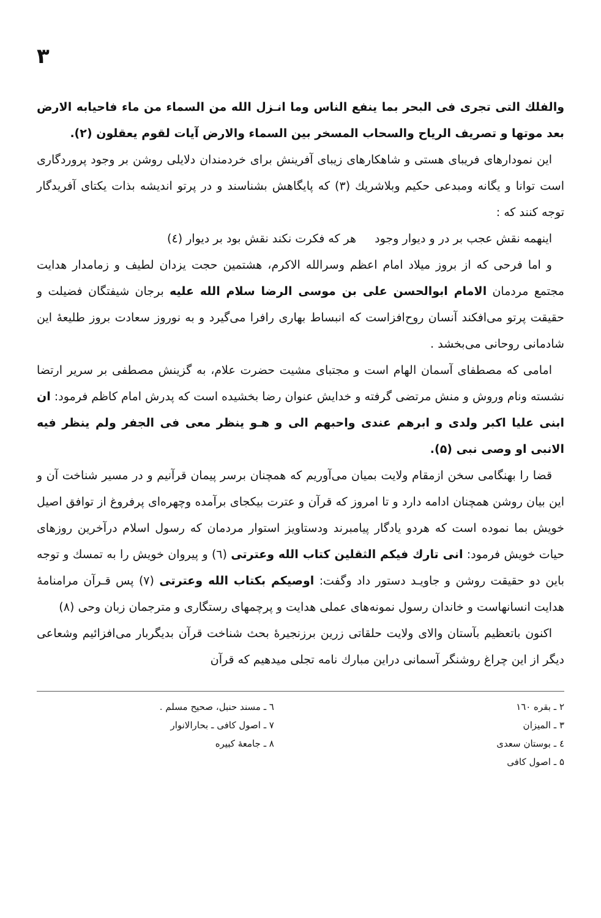۳
والفلك التی تجری فی البحر بما ینفع الناس وما انـزل الله من السماء من ماء فاحیابه الارض بعد موتها و تصریف الریاح والسحاب المسخر بین السماء والارض آیات لقوم یعقلون (۲).
این نمودارهای فریبای هستی و شاهکارهای زیبای آفرینش برای خردمندان دلایلی روشن بر وجود پروردگاری است توانا و یگانه ومبدعی حکیم وبلاشریك (۳) که پایگاهش بشناسند و در پرتو اندیشه بذات یکتای آفریدگار توجه کنند که :
اینهمه نقش عجب بر در و دیوار وجود هر که فکرت نکند نقش بود بر دیوار (٤)
و اما فرحی که از بروز میلاد امام اعظم وسرالله الاکرم، هشتمین حجت یزدان لطیف و زمامدار هدایت مجتمع مردمان الامام ابوالحسن علی بن موسی الرضا سلام الله علیه برجان شیفتگان فضیلت و حقیقت پرتو می‌افکند آنسان روح‌افزاست که انبساط بهاری رافرا می‌گیرد و به نوروز سعادت بروز طلیعهٔ این شادمانی روحانی می‌بخشد .
امامی که مصطفای آسمان الهام است و مجتبای مشیت حضرت علام، به گزینش مصطفی بر سریر ارتضا نشسته ونام وروش و منش مرتضی گرفته و خدایش عنوان رضا بخشیده است که پدرش امام کاظم فرمود: ان ابنی علیا اکبر ولدی و ابرهم عندی واحبهم الی و هـو ینظر معی فی الجفر ولم ینظر فیه الانبی او وصی نبی (۵).
قضا را بهنگامی سخن ازمقام ولایت بمیان می‌آوریم که همچنان برسر پیمان قرآنیم و در مسیر شناخت آن و این بیان روشن همچنان ادامه دارد و تا امروز که قرآن و عترت بیکجای برآمده وچهره‌ای پرفروغ از توافق اصیل خویش بما نموده است که هردو یادگار پیامبرند ودستاویز استوار مردمان که رسول اسلام درآخرین روزهای حیات خویش فرمود: انی تارك فیکم الثقلین کتاب الله وعترتی (٦) و پیروان خویش را به تمسك و توجه باین دو حقیقت روشن و جاویـد دستور داد وگفت: اوصیکم بکتاب الله وعترتی (۷) پس قـرآن مرامنامهٔ هدایت انسانهاست و خاندان رسول نمونه‌های عملی هدایت و پرچمهای رستگاری و مترجمان زبان وحی (۸)
اکنون باتعظیم بآستان والای ولایت حلقاتی زرین برزنجیرهٔ بحث شناخت قرآن بدیگربار می‌افزائیم وشعاعی دیگر از این چراغ روشنگر آسمانی دراین مبارك نامه تجلی میدهیم که قرآن
۲ ـ بقره ۱٦۰
۳ ـ المیزان
٤ ـ بوستان سعدی
۵ ـ اصول کافی
٦ ـ مسند حنبل، صحیح مسلم .
۷ ـ اصول کافی ـ بحارالانوار
۸ ـ جامعهٔ کبیره